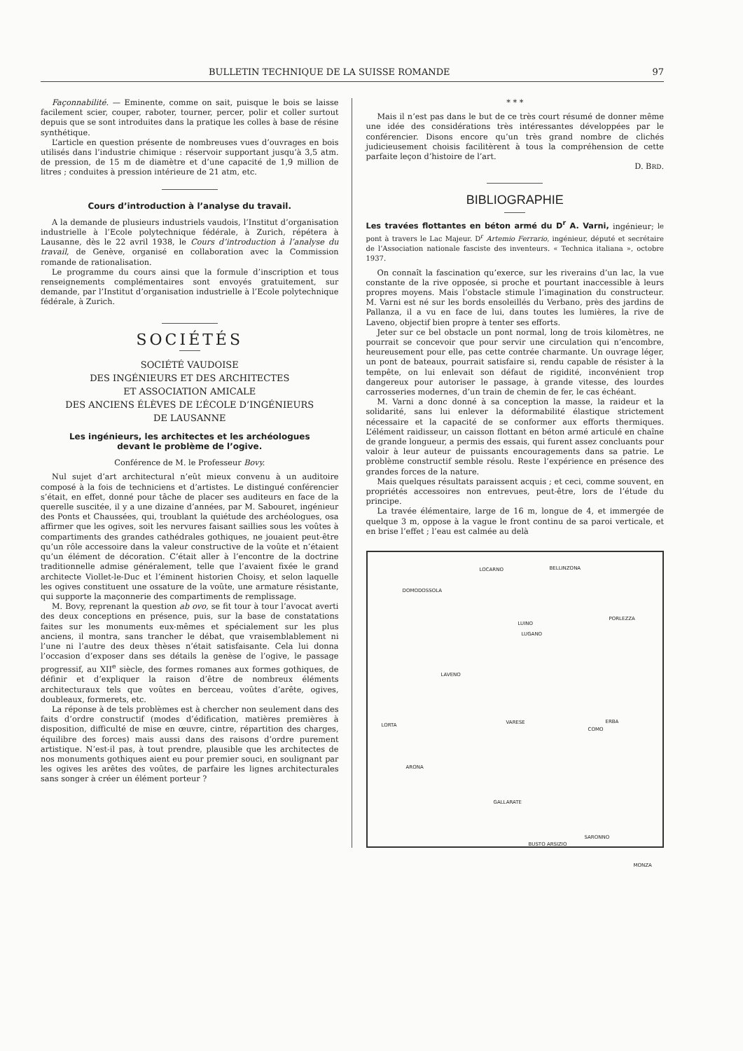BULLETIN TECHNIQUE DE LA SUISSE ROMANDE 97
Façonnabilité. — Eminente, comme on sait, puisque le bois se laisse facilement scier, couper, raboter, tourner, percer, polir et coller surtout depuis que se sont introduites dans la pratique les colles à base de résine synthétique.
L’article en question présente de nombreuses vues d’ouvrages en bois utilisés dans l’industrie chimique : réservoir supportant jusqu’à 3,5 atm. de pression, de 15 m de diamètre et d’une capacité de 1,9 million de litres ; conduites à pression intérieure de 21 atm, etc.
Cours d’introduction à l’analyse du travail.
A la demande de plusieurs industriels vaudois, l’Institut d’organisation industrielle à l’Ecole polytechnique fédérale, à Zurich, répétera à Lausanne, dès le 22 avril 1938, le Cours d’introduction à l’analyse du travail, de Genève, organisé en collaboration avec la Commission romande de rationalisation.
Le programme du cours ainsi que la formule d’inscription et tous renseignements complémentaires sont envoyés gratuitement, sur demande, par l’Institut d’organisation industrielle à l’Ecole polytechnique fédérale, à Zurich.
SOCIÉTÉS
SOCIÉTÉ VAUDOISE
DES INGÉNIEURS ET DES ARCHITECTES
ET ASSOCIATION AMICALE
DES ANCIENS ÉLÈVES DE L’ÉCOLE D’INGÉNIEURS
DE LAUSANNE
Les ingénieurs, les architectes et les archéologues
devant le problème de l’ogive.
Conférence de M. le Professeur Bovy.
Nul sujet d’art architectural n’eût mieux convenu à un auditoire composé à la fois de techniciens et d’artistes. Le distingué conférencier s’était, en effet, donné pour tâche de placer ses auditeurs en face de la querelle suscitée, il y a une dizaine d’années, par M. Sabouret, ingénieur des Ponts et Chaussées, qui, troublant la quiétude des archéologues, osa affirmer que les ogives, soit les nervures faisant saillies sous les voûtes à compartiments des grandes cathédrales gothiques, ne jouaient peut-être qu’un rôle accessoire dans la valeur constructive de la voûte et n’étaient qu’un élément de décoration. C’était aller à l’encontre de la doctrine traditionnelle admise généralement, telle que l’avaient fixée le grand architecte Viollet-le-Duc et l’éminent historien Choisy, et selon laquelle les ogives constituent une ossature de la voûte, une armature résistante, qui supporte la maçonnerie des compartiments de remplissage.
M. Bovy, reprenant la question ab ovo, se fit tour à tour l’avocat averti des deux conceptions en présence, puis, sur la base de constatations faites sur les monuments eux-mêmes et spécialement sur les plus anciens, il montra, sans trancher le débat, que vraisemblablement ni l’une ni l’autre des deux thèses n’était satisfaisante. Cela lui donna l’occasion d’exposer dans ses détails la genèse de l’ogive, le passage progressif, au XII<sup>e</sup> siècle, des formes romanes aux formes gothiques, de définir et d’expliquer la raison d’être de nombreux éléments architecturaux tels que voûtes en berceau, voûtes d’arête, ogives, doubleaux, formerets, etc.
La réponse à de tels problèmes est à chercher non seulement dans des faits d’ordre constructif (modes d’édification, matières premières à disposition, difficulté de mise en œuvre, cintre, répartition des charges, équilibre des forces) mais aussi dans des raisons d’ordre purement artistique. N’est-il pas, à tout prendre, plausible que les architectes de nos monuments gothiques aient eu pour premier souci, en soulignant par les ogives les arêtes des voûtes, de parfaire les lignes architecturales sans songer à créer un élément porteur ?
* * *
Mais il n’est pas dans le but de ce très court résumé de donner même une idée des considérations très intéressantes développées par le conférencier. Disons encore qu’un très grand nombre de clichés judicieusement choisis facilitèrent à tous la compréhension de cette parfaite leçon d’histoire de l’art.
D. BRD.
BIBLIOGRAPHIE
Les travées flottantes en béton armé du D<sup>r</sup> A. Varni, ingénieur; le pont à travers le Lac Majeur. D<sup>r</sup> Artemio Ferrario, ingénieur, député et secrétaire de l’Association nationale fasciste des inventeurs. « Technica italiana », octobre 1937.
On connaît la fascination qu’exerce, sur les riverains d’un lac, la vue constante de la rive opposée, si proche et pourtant inaccessible à leurs propres moyens. Mais l’obstacle stimule l’imagination du constructeur. M. Varni est né sur les bords ensoleillés du Verbano, près des jardins de Pallanza, il a vu en face de lui, dans toutes les lumières, la rive de Laveno, objectif bien propre à tenter ses efforts.
Jeter sur ce bel obstacle un pont normal, long de trois kilomètres, ne pourrait se concevoir que pour servir une circulation qui n’encombre, heureusement pour elle, pas cette contrée charmante. Un ouvrage léger, un pont de bateaux, pourrait satisfaire si, rendu capable de résister à la tempête, on lui enlevait son défaut de rigidité, inconvénient trop dangereux pour autoriser le passage, à grande vitesse, des lourdes carrosseries modernes, d’un train de chemin de fer, le cas échéant.
M. Varni a donc donné à sa conception la masse, la raideur et la solidarité, sans lui enlever la déformabilité élastique strictement nécessaire et la capacité de se conformer aux efforts thermiques. L’élément raidisseur, un caisson flottant en béton armé articulé en chaîne de grande longueur, a permis des essais, qui furent assez concluants pour valoir à leur auteur de puissants encouragements dans sa patrie. Le problème constructif semble résolu. Reste l’expérience en présence des grandes forces de la nature.
Mais quelques résultats paraissent acquis ; et ceci, comme souvent, en propriétés accessoires non entrevues, peut-être, lors de l’étude du principe.
La travée élémentaire, large de 16 m, longue de 4, et immergée de quelque 3 m, oppose à la vague le front continu de sa paroi verticale, et en brise l’effet ; l’eau est calmée au delà
BELLINZONA LOCARNO
DOMODOSSOLA
LUINO
LUGANO
PORLEZZA
LAVENO
LORTA VARESE
COMO
ERBA
ARONA
GALLARATE
BUSTO ARSIZIO
SARONNO
MONZA